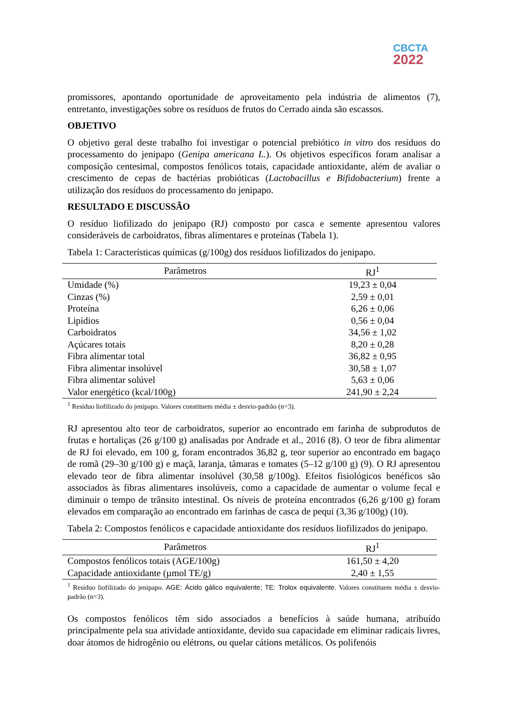CBCTA
2022
promissores, apontando oportunidade de aproveitamento pela indústria de alimentos (7), entretanto, investigações sobre os resíduos de frutos do Cerrado ainda são escassos.
OBJETIVO
O objetivo geral deste trabalho foi investigar o potencial prebiótico in vitro dos resíduos do processamento do jenipapo (Genipa americana L.). Os objetivos específicos foram analisar a composição centesimal, compostos fenólicos totais, capacidade antioxidante, além de avaliar o crescimento de cepas de bactérias probióticas (Lactobacillus e Bifidobacterium) frente a utilização dos resíduos do processamento do jenipapo.
RESULTADO E DISCUSSÃO
O resíduo liofilizado do jenipapo (RJ) composto por casca e semente apresentou valores consideráveis de carboidratos, fibras alimentares e proteínas (Tabela 1).
Tabela 1: Características químicas (g/100g) dos resíduos liofilizados do jenipapo.
| Parâmetros | RJ<sup>1</sup> |
| --- | --- |
| Umidade (%) | 19,23 ± 0,04 |
| Cinzas (%) | 2,59 ± 0,01 |
| Proteína | 6,26 ± 0,06 |
| Lipídios | 0,56 ± 0,04 |
| Carboidratos | 34,56 ± 1,02 |
| Açúcares totais | 8,20 ± 0,28 |
| Fibra alimentar total | 36,82 ± 0,95 |
| Fibra alimentar insolúvel | 30,58 ± 1,07 |
| Fibra alimentar solúvel | 5,63 ± 0,06 |
| Valor energético (kcal/100g) | 241,90 ± 2,24 |
<sup>1</sup> Resíduo liofilizado do jenipapo. Valores constituem média ± desvio-padrão (n=3).
RJ apresentou alto teor de carboidratos, superior ao encontrado em farinha de subprodutos de frutas e hortaliças (26 g/100 g) analisadas por Andrade et al., 2016 (8). O teor de fibra alimentar de RJ foi elevado, em 100 g, foram encontrados 36,82 g, teor superior ao encontrado em bagaço de romã (29–30 g/100 g) e maçã, laranja, tâmaras e tomates (5–12 g/100 g) (9). O RJ apresentou elevado teor de fibra alimentar insolúvel (30,58 g/100g). Efeitos fisiológicos benéficos são associados às fibras alimentares insolúveis, como a capacidade de aumentar o volume fecal e diminuir o tempo de trânsito intestinal. Os níveis de proteína encontrados (6,26 g/100 g) foram elevados em comparação ao encontrado em farinhas de casca de pequi (3,36 g/100g) (10).
Tabela 2: Compostos fenólicos e capacidade antioxidante dos resíduos liofilizados do jenipapo.
| Parâmetros | RJ<sup>1</sup> |
| --- | --- |
| Compostos fenólicos totais (AGE/100g) | 161,50 ± 4,20 |
| Capacidade antioxidante (µmol TE/g) | 2,40 ± 1,55 |
<sup>1</sup> Resíduo liofilizado do jenipapo. AGE: Ácido gálico equivalente; TE: Trolox equivalente. Valores constituem média ± desvio-padrão (n=3).
Os compostos fenólicos têm sido associados a benefícios à saúde humana, atribuído principalmente pela sua atividade antioxidante, devido sua capacidade em eliminar radicais livres, doar átomos de hidrogênio ou elétrons, ou quelar cátions metálicos. Os polifenóis